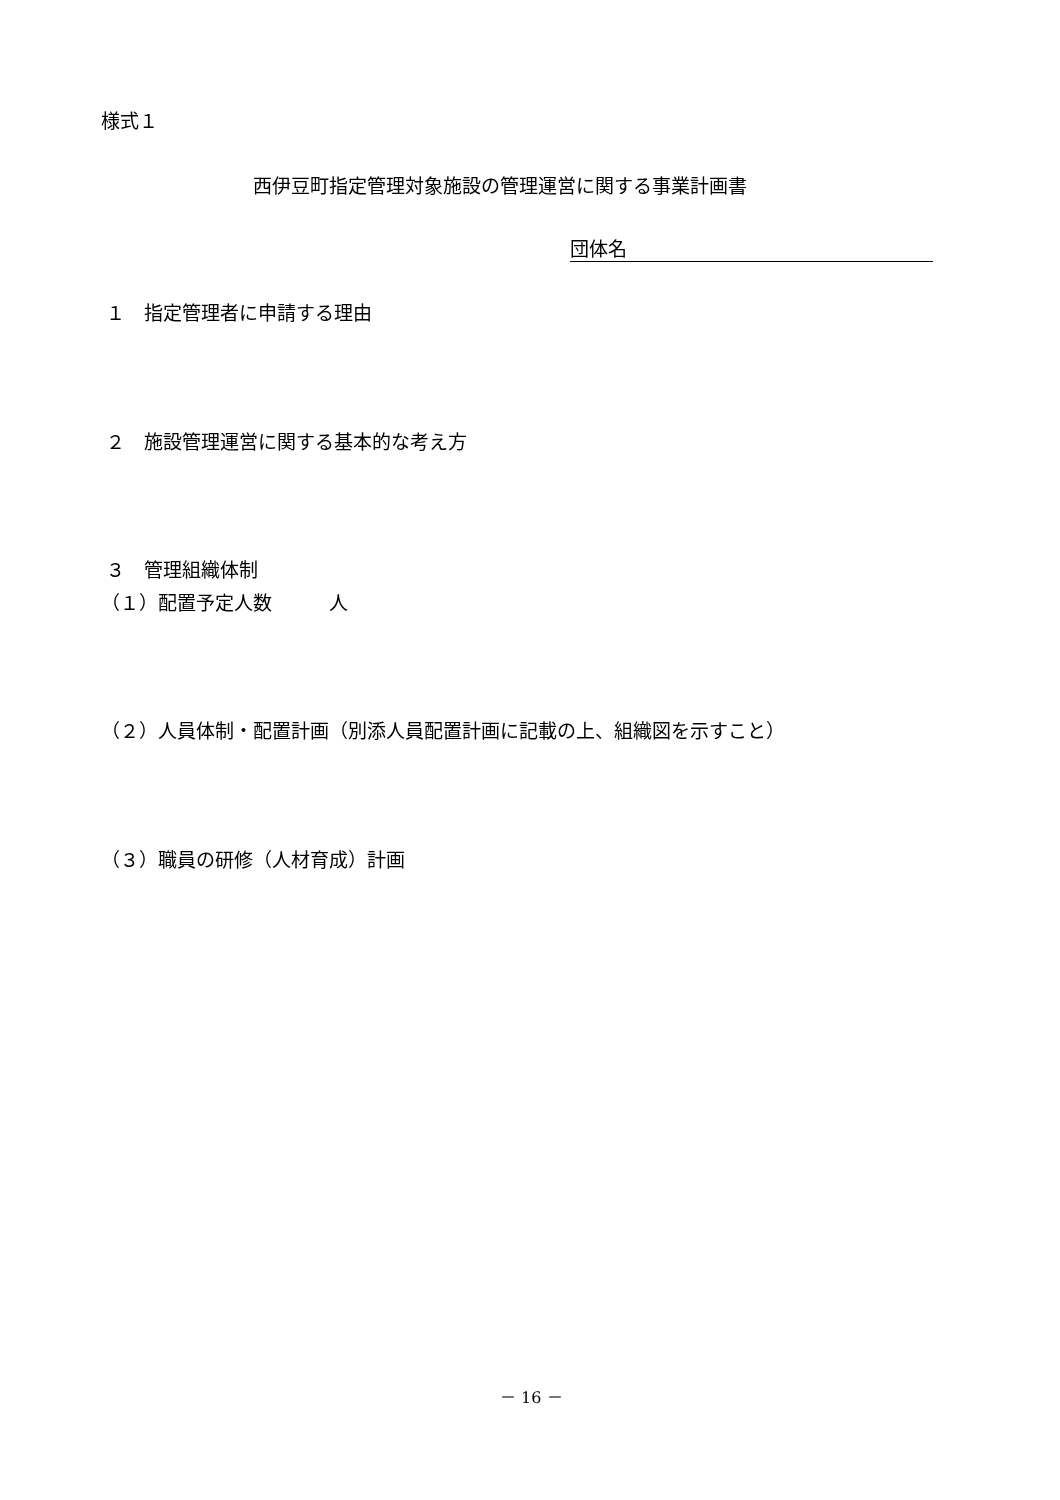様式１
西伊豆町指定管理対象施設の管理運営に関する事業計画書
団体名
１　指定管理者に申請する理由
２　施設管理運営に関する基本的な考え方
３　管理組織体制
（１）配置予定人数　　　人
（２）人員体制・配置計画（別添人員配置計画に記載の上、組織図を示すこと）
（３）職員の研修（人材育成）計画
－ 16 －